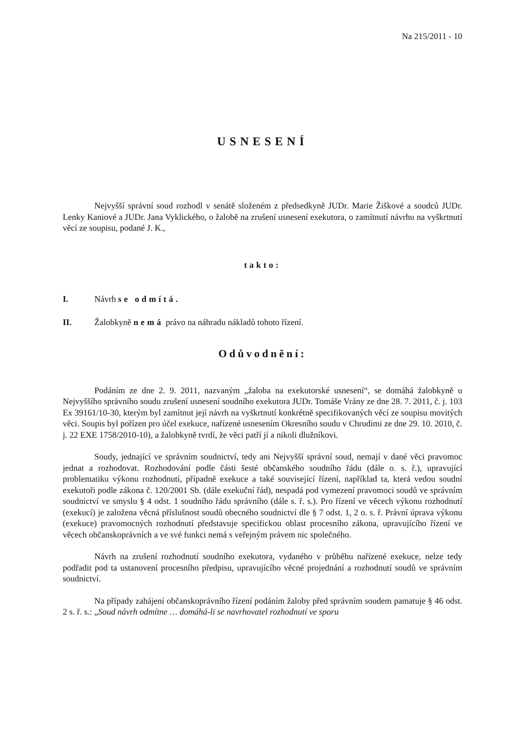Na 215/2011 - 10
USNESENÍ
Nejvyšší správní soud rozhodl v senátě složeném z předsedkyně JUDr. Marie Žiškové a soudců JUDr. Lenky Kaniové a JUDr. Jana Vyklického, o žalobě na zrušení usnesení exekutora, o zamítnutí návrhu na vyškrtnutí věcí ze soupisu, podané J. K.,
takto:
I. Návrh se odmítá.
II. Žalobkyně nemá právo na náhradu nákladů tohoto řízení.
Odůvodnění:
Podáním ze dne 2. 9. 2011, nazvaným „žaloba na exekutorské usnesení“, se domáhá žalobkyně u Nejvyššího správního soudu zrušení usnesení soudního exekutora JUDr. Tomáše Vrány ze dne 28. 7. 2011, č. j. 103 Ex 39161/10-30, kterým byl zamítnut její návrh na vyškrtnutí konkrétně specifikovaných věcí ze soupisu movitých věci. Soupis byl pořízen pro účel exekuce, nařízené usnesením Okresního soudu v Chrudimi ze dne 29. 10. 2010, č. j. 22 EXE 1758/2010-10), a žalobkyně tvrdí, že věci patří jí a nikoli dlužníkovi.
Soudy, jednající ve správním soudnictví, tedy ani Nejvyšší správní soud, nemají v dané věci pravomoc jednat a rozhodovat. Rozhodování podle části šesté občanského soudního řádu (dále o. s. ř.), upravující problematiku výkonu rozhodnutí, případně exekuce a také související řízení, například ta, která vedou soudní exekutoři podle zákona č. 120/2001 Sb. (dále exekuční řád), nespadá pod vymezení pravomoci soudů ve správním soudnictví ve smyslu § 4 odst. 1 soudního řádu správního (dále s. ř. s.). Pro řízení ve věcech výkonu rozhodnutí (exekucí) je založena věcná příslušnost soudů obecného soudnictví dle § 7 odst. 1, 2 o. s. ř. Právní úprava výkonu (exekuce) pravomocných rozhodnutí představuje specifickou oblast procesního zákona, upravujícího řízení ve věcech občanskoprávních a ve své funkci nemá s veřejným právem nic společného.
Návrh na zrušení rozhodnutí soudního exekutora, vydaného v průběhu nařízené exekuce, nelze tedy podřadit pod ta ustanovení procesního předpisu, upravujícího věcné projednání a rozhodnutí soudů ve správním soudnictví.
Na případy zahájení občanskoprávního řízení podáním žaloby před správním soudem pamatuje § 46 odst. 2 s. ř. s.: „Soud návrh odmítne … domáhá-li se navrhovatel rozhodnutí ve sporu